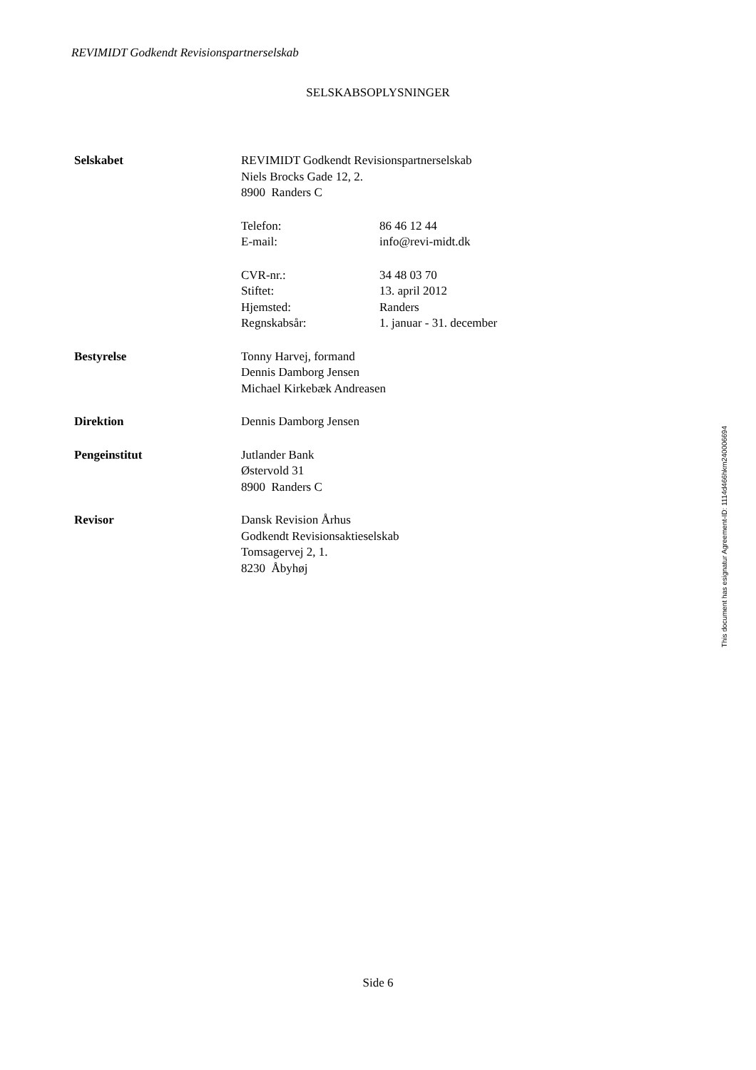REVIMIDT Godkendt Revisionspartnerselskab
SELSKABSOPLYSNINGER
| Selskabet | REVIMIDT Godkendt Revisionspartnerselskab | |
| | Niels Brocks Gade 12, 2. | |
| | 8900 Randers C | |
| | Telefon: | 86 46 12 44 |
| | E-mail: | info@revi-midt.dk |
| | CVR-nr.: | 34 48 03 70 |
| | Stiftet: | 13. april 2012 |
| | Hjemsted: | Randers |
| | Regnskabsår: | 1. januar - 31. december |
| Bestyrelse | Tonny Harvej, formand | |
| | Dennis Damborg Jensen | |
| | Michael Kirkebæk Andreasen | |
| Direktion | Dennis Damborg Jensen | |
| Pengeinstitut | Jutlander Bank | |
| | Østervold 31 | |
| | 8900 Randers C | |
| Revisor | Dansk Revision Århus | |
| | Godkendt Revisionsaktieselskab | |
| | Tomsagervej 2, 1. | |
| | 8230 Åbyhøj | |
This document has esignatur Agreement-ID: 1114d466hkm240006694
Side 6